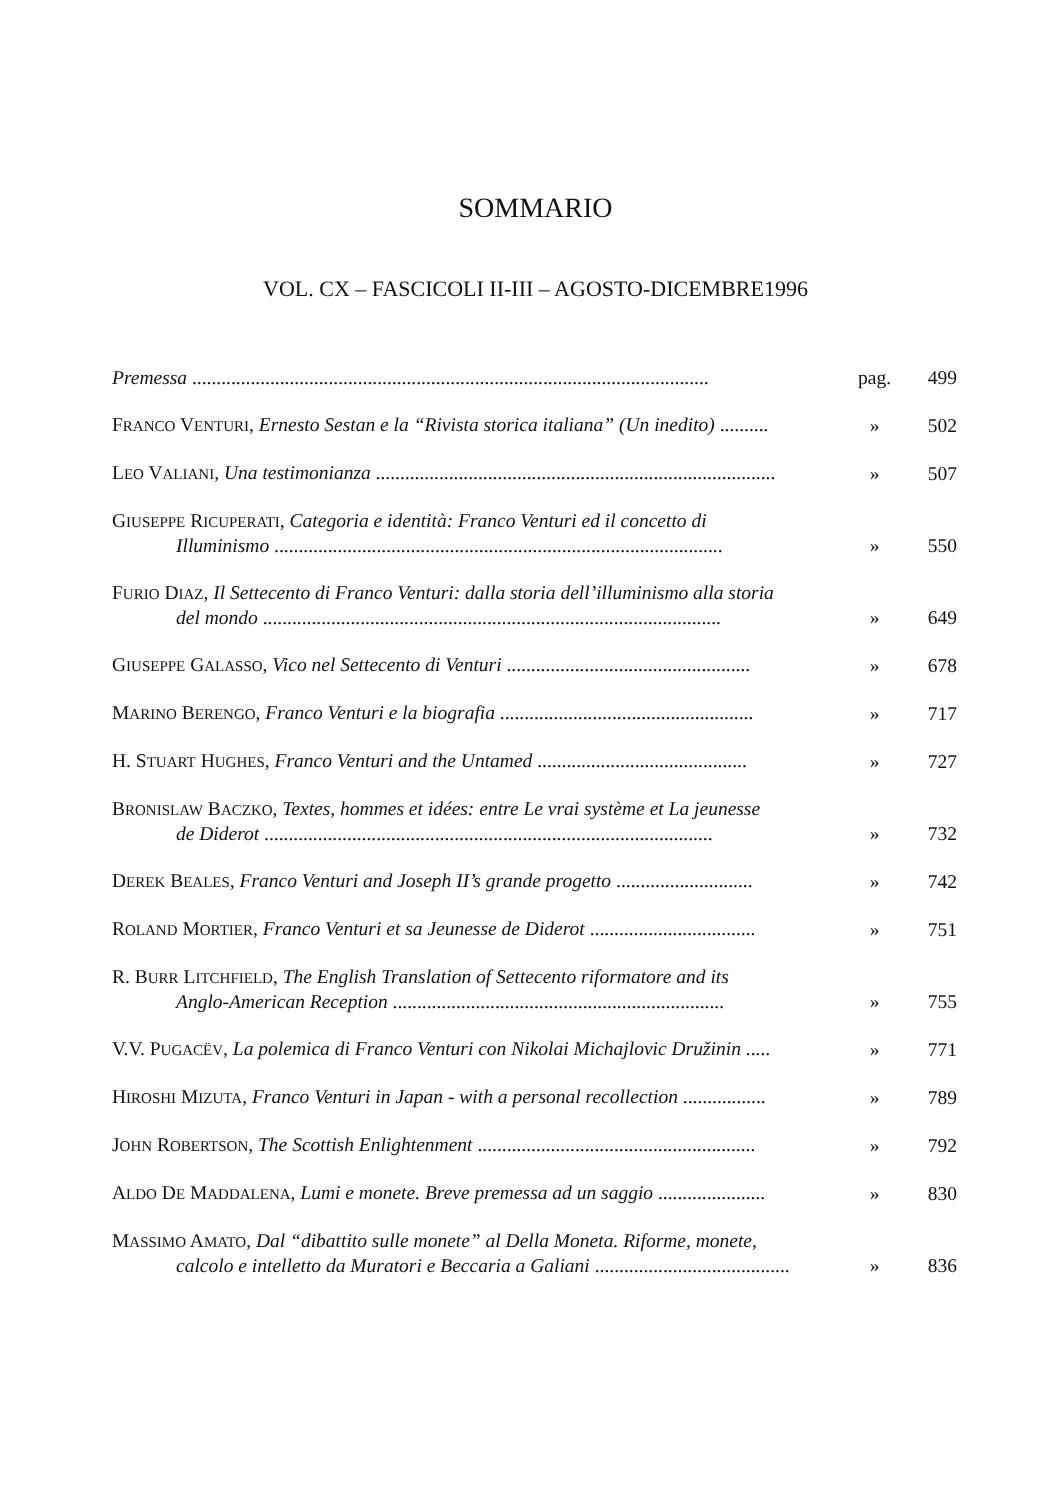SOMMARIO
VOL. CX – FASCICOLI II-III – AGOSTO-DICEMBRE1996
| Premessa .......................................................................................................... | pag. | 499 |
| F RANCO V ENTURI , Ernesto Sestan e la “Rivista storica italiana” (Un inedito) .......... | » | 502 |
| L EO V ALIANI , Una testimonianza .................................................................................. | » | 507 |
| G IUSEPPE R ICUPERATI , Categoria e identità: Franco Venturi ed il concetto di Illuminismo ............................................................................................ | » | 550 |
| F URIO D IAZ , Il Settecento di Franco Venturi: dalla storia dell’illuminismo alla storia del mondo .............................................................................................. | » | 649 |
| G IUSEPPE G ALASSO , Vico nel Settecento di Venturi .................................................. | » | 678 |
| M ARINO B ERENGO , Franco Venturi e la biografia .................................................... | » | 717 |
| H. S TUART H UGHES , Franco Venturi and the Untamed ........................................... | » | 727 |
| B RONISLAW B ACZKO , Textes, hommes et idées: entre Le vrai système et La jeunesse de Diderot ............................................................................................ | » | 732 |
| D EREK B EALES , Franco Venturi and Joseph II’s grande progetto ............................ | » | 742 |
| R OLAND M ORTIER , Franco Venturi et sa Jeunesse de Diderot .................................. | » | 751 |
| R. B URR L ITCHFIELD , The English Translation of Settecento riformatore and its Anglo-American Reception .................................................................... | » | 755 |
| V.V. P UGACËV , La polemica di Franco Venturi con Nikolai Michajlovic Družinin ..... | » | 771 |
| H IROSHI M IZUTA , Franco Venturi in Japan - with a personal recollection ................. | » | 789 |
| J OHN R OBERTSON , The Scottish Enlightenment ......................................................... | » | 792 |
| A LDO D E M ADDALENA , Lumi e monete. Breve premessa ad un saggio ...................... | » | 830 |
| M ASSIMO A MATO , Dal “dibattito sulle monete” al Della Moneta. Riforme, monete, calcolo e intelletto da Muratori e Beccaria a Galiani ........................................ | » | 836 |